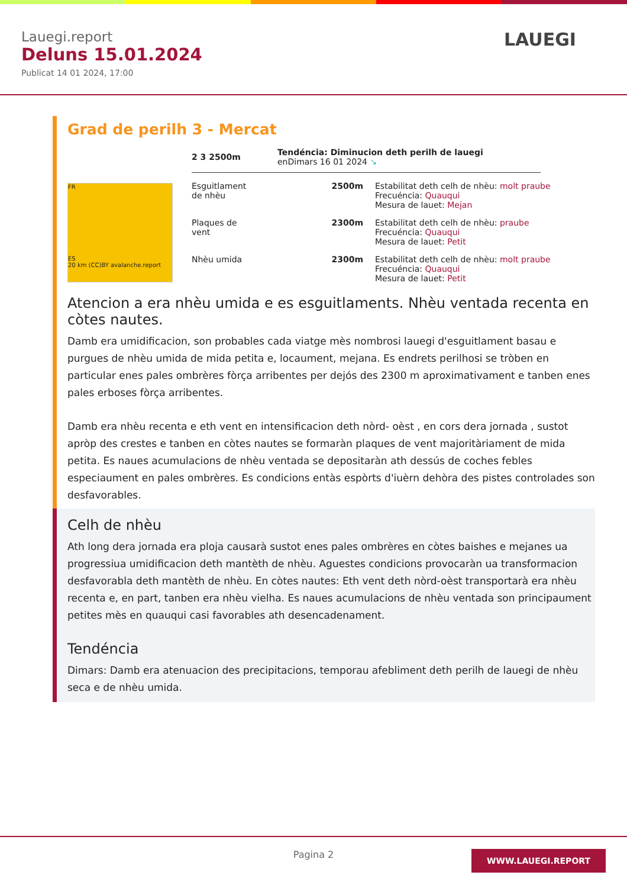Lauegi.report
Deluns 15.01.2024
Publicat 14 01 2024, 17:00
LAUEGI
Grad de perilh 3 - Mercat
FR
ES
20 km (CC)BY avalanche.report
2 3 2500m
Tendéncia: Diminucion deth perilh de lauegi
enDimars 16 01 2024 ↘
Esguitlament de nhèu
2500m Estabilitat deth celh de nhèu: molt praube
Frecuéncia: Quauqui
Mesura de lauet: Mejan
Plaques de vent
2300m Estabilitat deth celh de nhèu: praube
Frecuéncia: Quauqui
Mesura de lauet: Petit
Nhèu umida 2300m Estabilitat deth celh de nhèu: molt praube
Frecuéncia: Quauqui
Mesura de lauet: Petit
Atencion a era nhèu umida e es esguitlaments. Nhèu ventada recenta en còtes nautes.
Damb era umidificacion, son probables cada viatge mès nombrosi lauegi d'esguitlament basau e purgues de nhèu umida de mida petita e, locaument, mejana. Es endrets perilhosi se tròben en particular enes pales ombrères fòrça arribentes per dejós des 2300 m aproximativament e tanben enes pales erboses fòrça arribentes.
Damb era nhèu recenta e eth vent en intensificacion deth nòrd- oèst , en cors dera jornada , sustot apròp des crestes e tanben en còtes nautes se formaràn plaques de vent majoritàriament de mida petita. Es naues acumulacions de nhèu ventada se depositaràn ath dessús de coches febles especiaument en pales ombrères. Es condicions entàs espòrts d'iuèrn dehòra des pistes controlades son desfavorables.
Celh de nhèu
Ath long dera jornada era ploja causarà sustot enes pales ombrères en còtes baishes e mejanes ua progressiua umidificacion deth mantèth de nhèu. Aguestes condicions provocaràn ua transformacion desfavorabla deth mantèth de nhèu. En còtes nautes: Eth vent deth nòrd-oèst transportarà era nhèu recenta e, en part, tanben era nhèu vielha. Es naues acumulacions de nhèu ventada son principaument petites mès en quauqui casi favorables ath desencadenament.
Tendéncia
Dimars: Damb era atenuacion des precipitacions, temporau afebliment deth perilh de lauegi de nhèu seca e de nhèu umida.
Pagina 2
WWW.LAUEGI.REPORT